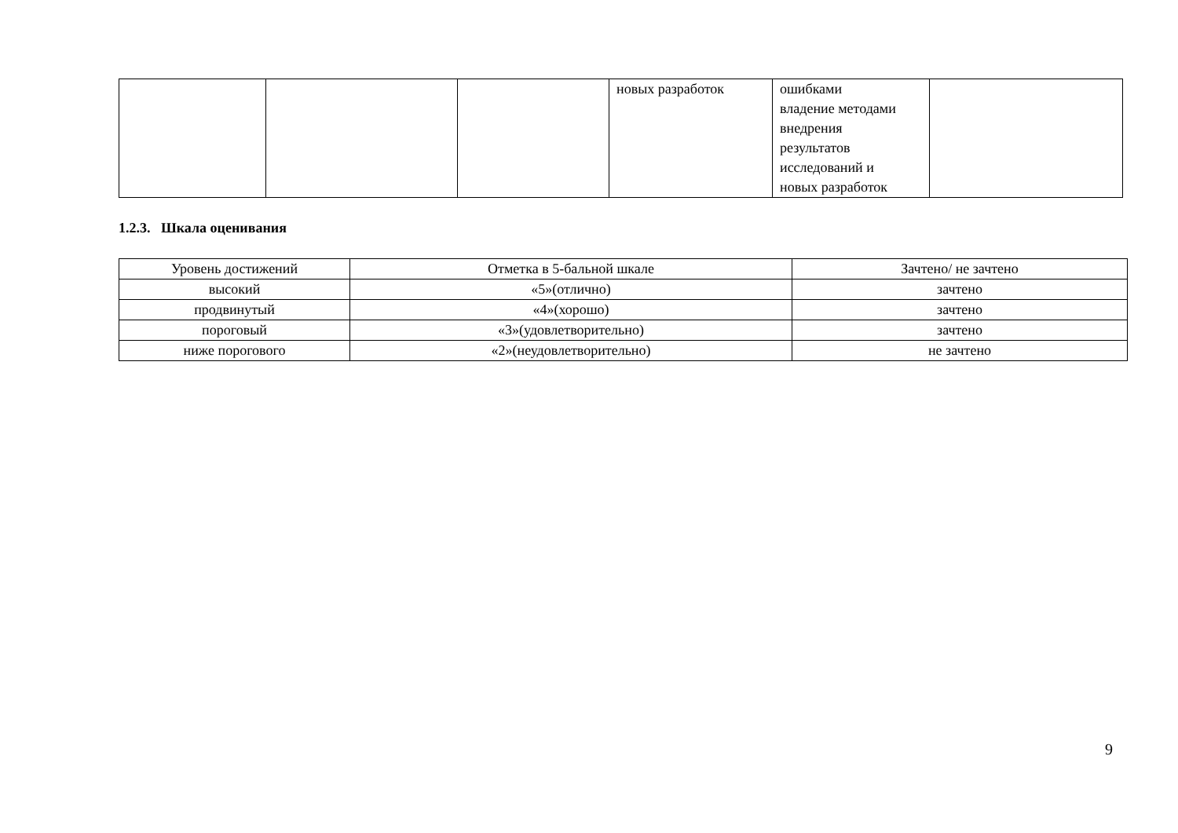| | | | новых разработок | ошибками владение методами внедрения результатов исследований и новых разработок | |
1.2.3. Шкала оценивания
| Уровень достижений | Отметка в 5-бальной шкале | Зачтено/ не зачтено |
| --- | --- | --- |
| высокий | «5»(отлично) | зачтено |
| продвинутый | «4»(хорошо) | зачтено |
| пороговый | «3»(удовлетворительно) | зачтено |
| ниже порогового | «2»(неудовлетворительно) | не зачтено |
9